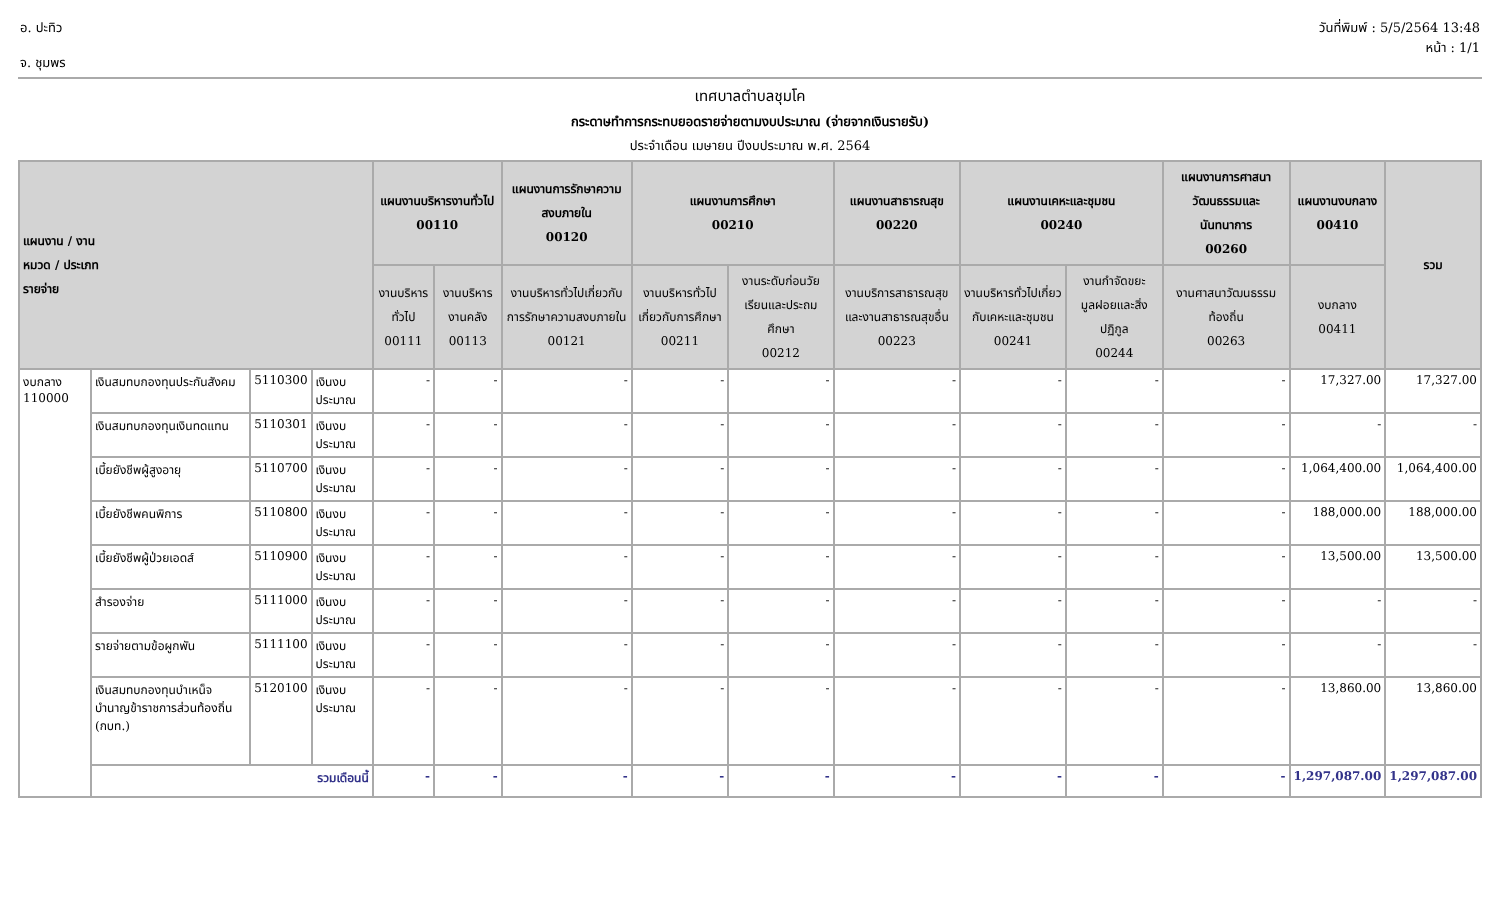อ. ปะทิว
จ. ชุมพร
วันที่พิมพ์ : 5/5/2564 13:48
หน้า : 1/1
เทศบาลตำบลชุมโค
กระดาษทำการกระทบยอดรายจ่ายตามงบประมาณ (จ่ายจากเงินรายรับ)
ประจำเดือน เมษายน ปีงบประมาณ พ.ศ. 2564
| แผนงาน / งาน หมวด / ประเภท รายจ่าย | | | | แผนงานบริหารงานทั่วไป 00110 | | แผนงานการรักษาความสงบภายใน 00120 | แผนงานการศึกษา 00210 | | แผนงานสาธารณสุข 00220 | แผนงานเคหะและชุมชน 00240 | | แผนงานการศาสนาวัฒนธรรมและนันทนาการ 00260 | แผนงานงบกลาง 00410 | รวม |
| --- | --- | --- | --- | --- | --- | --- | --- | --- | --- | --- | --- | --- | --- | --- |
| | | | | งานบริหารทั่วไป 00111 | งานบริหารงานคลัง 00113 | งานบริหารทั่วไปเกี่ยวกับการรักษาความสงบภายใน 00121 | งานบริหารทั่วไปเกี่ยวกับการศึกษา 00211 | งานระดับก่อนวัยเรียนและประถมศึกษา 00212 | งานบริการสาธารณสุขและงานสาธารณสุขอื่น 00223 | งานบริหารทั่วไปเกี่ยวกับเคหะและชุมชน 00241 | งานกำจัดขยะมูลฝอยและสิ่งปฏิกูล 00244 | งานศาสนาวัฒนธรรมท้องถิ่น 00263 | งบกลาง 00411 | |
| งบกลาง 110000 | เงินสมทบกองทุนประกันสังคม | 5110300 | เงินงบประมาณ | - | - | - | - | - | - | - | - | - | 17,327.00 | 17,327.00 |
| | เงินสมทบกองทุนเงินทดแทน | 5110301 | เงินงบประมาณ | - | - | - | - | - | - | - | - | - | - | - |
| | เบี้ยยังชีพผู้สูงอายุ | 5110700 | เงินงบประมาณ | - | - | - | - | - | - | - | - | - | 1,064,400.00 | 1,064,400.00 |
| | เบี้ยยังชีพคนพิการ | 5110800 | เงินงบประมาณ | - | - | - | - | - | - | - | - | - | 188,000.00 | 188,000.00 |
| | เบี้ยยังชีพผู้ป่วยเอดส์ | 5110900 | เงินงบประมาณ | - | - | - | - | - | - | - | - | - | 13,500.00 | 13,500.00 |
| | สำรองจ่าย | 5111000 | เงินงบประมาณ | - | - | - | - | - | - | - | - | - | - | - |
| | รายจ่ายตามข้อผูกพัน | 5111100 | เงินงบประมาณ | - | - | - | - | - | - | - | - | - | - | - |
| | เงินสมทบกองทุนบำเหน็จบำนาญข้าราชการส่วนท้องถิ่น (กบท.) | 5120100 | เงินงบประมาณ | - | - | - | - | - | - | - | - | - | 13,860.00 | 13,860.00 |
| | รวมเดือนนี้ | | | - | - | - | - | - | - | - | - | - | 1,297,087.00 | 1,297,087.00 |